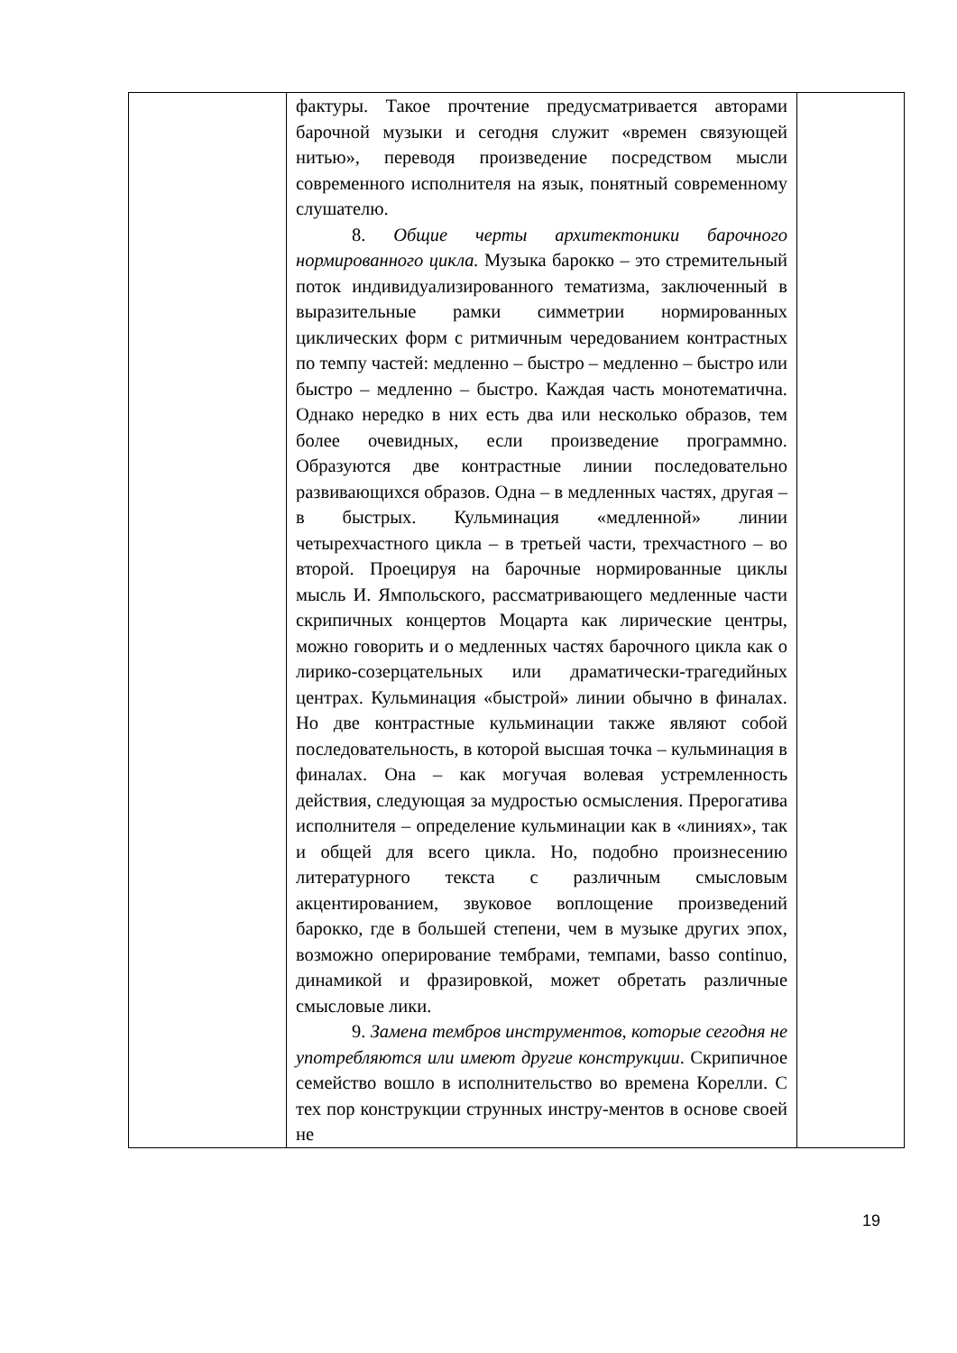| | фактуры. Такое прочтение предусматривается авторами барочной музыки и сегодня служит «времен связующей нитью», переводя произведение посредством мысли современного исполнителя на язык, понятный современному слушателю. 8. Общие черты архитектоники барочного нормированного цикла. Музыка барокко – это стремительный поток индивидуализированного тематизма, заключенный в выразительные рамки симметрии нормированных циклических форм с ритмичным чередованием контрастных по темпу частей: медленно – быстро – медленно – быстро или быстро – медленно – быстро. Каждая часть монотематична. Однако нередко в них есть два или несколько образов, тем более очевидных, если произведение программно. Образуются две контрастные линии последовательно развивающихся образов. Одна – в медленных частях, другая – в быстрых. Кульминация «медленной» линии четырехчастного цикла – в третьей части, трехчастного – во второй. Проецируя на барочные нормированные циклы мысль И. Ямпольского, рассматривающего медленные части скрипичных концертов Моцарта как лирические центры, можно говорить и о медленных частях барочного цикла как о лирико-созерцательных или драматически-трагедийных центрах. Кульминация «быстрой» линии обычно в финалах. Но две контрастные кульминации также являют собой последовательность, в которой высшая точка – кульминация в финалах. Она – как могучая волевая устремленность действия, следующая за мудростью осмысления. Прерогатива исполнителя – определение кульминации как в «линиях», так и общей для всего цикла. Но, подобно произнесению литературного текста с различным смысловым акцентированием, звуковое воплощение произведений барокко, где в большей степени, чем в музыке других эпох, возможно оперирование тембрами, темпами, basso continuo, динамикой и фразировкой, может обретать различные смысловые лики. 9. Замена тембров инструментов, которые сегодня не употребляются или имеют другие конструкции . Скрипичное семейство вошло в исполнительство во времена Корелли. С тех пор конструкции струнных инстру-ментов в основе своей не | |
19